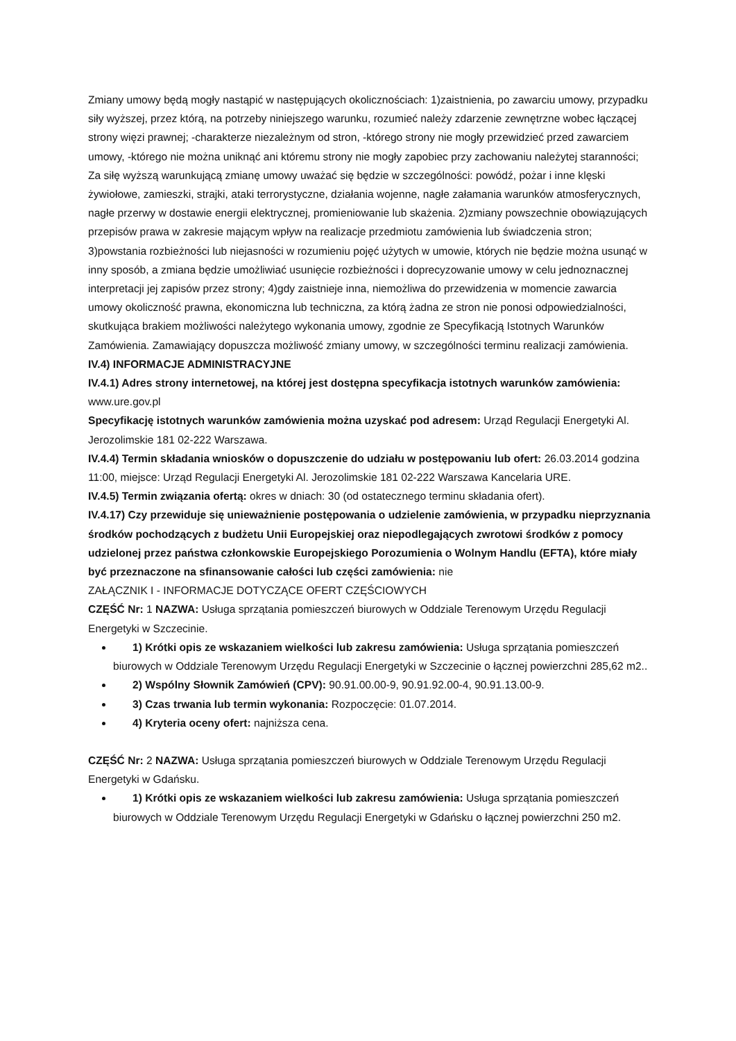Zmiany umowy będą mogły nastąpić w następujących okolicznościach: 1)zaistnienia, po zawarciu umowy, przypadku siły wyższej, przez którą, na potrzeby niniejszego warunku, rozumieć należy zdarzenie zewnętrzne wobec łączącej strony więzi prawnej; -charakterze niezależnym od stron, -którego strony nie mogły przewidzieć przed zawarciem umowy, -którego nie można uniknąć ani któremu strony nie mogły zapobiec przy zachowaniu należytej staranności; Za siłę wyższą warunkującą zmianę umowy uważać się będzie w szczególności: powódź, pożar i inne klęski żywiołowe, zamieszki, strajki, ataki terrorystyczne, działania wojenne, nagłe załamania warunków atmosferycznych, nagłe przerwy w dostawie energii elektrycznej, promieniowanie lub skażenia. 2)zmiany powszechnie obowiązujących przepisów prawa w zakresie mającym wpływ na realizacje przedmiotu zamówienia lub świadczenia stron; 3)powstania rozbieżności lub niejasności w rozumieniu pojęć użytych w umowie, których nie będzie można usunąć w inny sposób, a zmiana będzie umożliwiać usunięcie rozbieżności i doprecyzowanie umowy w celu jednoznacznej interpretacji jej zapisów przez strony; 4)gdy zaistnieje inna, niemożliwa do przewidzenia w momencie zawarcia umowy okoliczność prawna, ekonomiczna lub techniczna, za którą żadna ze stron nie ponosi odpowiedzialności, skutkująca brakiem możliwości należytego wykonania umowy, zgodnie ze Specyfikacją Istotnych Warunków Zamówienia. Zamawiający dopuszcza możliwość zmiany umowy, w szczególności terminu realizacji zamówienia.
IV.4) INFORMACJE ADMINISTRACYJNE
IV.4.1) Adres strony internetowej, na której jest dostępna specyfikacja istotnych warunków zamówienia: www.ure.gov.pl
Specyfikację istotnych warunków zamówienia można uzyskać pod adresem: Urząd Regulacji Energetyki Al. Jerozolimskie 181 02-222 Warszawa.
IV.4.4) Termin składania wniosków o dopuszczenie do udziału w postępowaniu lub ofert: 26.03.2014 godzina 11:00, miejsce: Urząd Regulacji Energetyki Al. Jerozolimskie 181 02-222 Warszawa Kancelaria URE.
IV.4.5) Termin związania ofertą: okres w dniach: 30 (od ostatecznego terminu składania ofert).
IV.4.17) Czy przewiduje się unieważnienie postępowania o udzielenie zamówienia, w przypadku nieprzyznania środków pochodzących z budżetu Unii Europejskiej oraz niepodlegających zwrotowi środków z pomocy udzielonej przez państwa członkowskie Europejskiego Porozumienia o Wolnym Handlu (EFTA), które miały być przeznaczone na sfinansowanie całości lub części zamówienia: nie
ZAŁĄCZNIK I - INFORMACJE DOTYCZĄCE OFERT CZĘŚCIOWYCH
CZĘŚĆ Nr: 1 NAZWA: Usługa sprzątania pomieszczeń biurowych w Oddziale Terenowym Urzędu Regulacji Energetyki w Szczecinie.
1) Krótki opis ze wskazaniem wielkości lub zakresu zamówienia: Usługa sprzątania pomieszczeń biurowych w Oddziale Terenowym Urzędu Regulacji Energetyki w Szczecinie o łącznej powierzchni 285,62 m2..
2) Wspólny Słownik Zamówień (CPV): 90.91.00.00-9, 90.91.92.00-4, 90.91.13.00-9.
3) Czas trwania lub termin wykonania: Rozpoczęcie: 01.07.2014.
4) Kryteria oceny ofert: najniższa cena.
CZĘŚĆ Nr: 2 NAZWA: Usługa sprzątania pomieszczeń biurowych w Oddziale Terenowym Urzędu Regulacji Energetyki w Gdańsku.
1) Krótki opis ze wskazaniem wielkości lub zakresu zamówienia: Usługa sprzątania pomieszczeń biurowych w Oddziale Terenowym Urzędu Regulacji Energetyki w Gdańsku o łącznej powierzchni 250 m2.